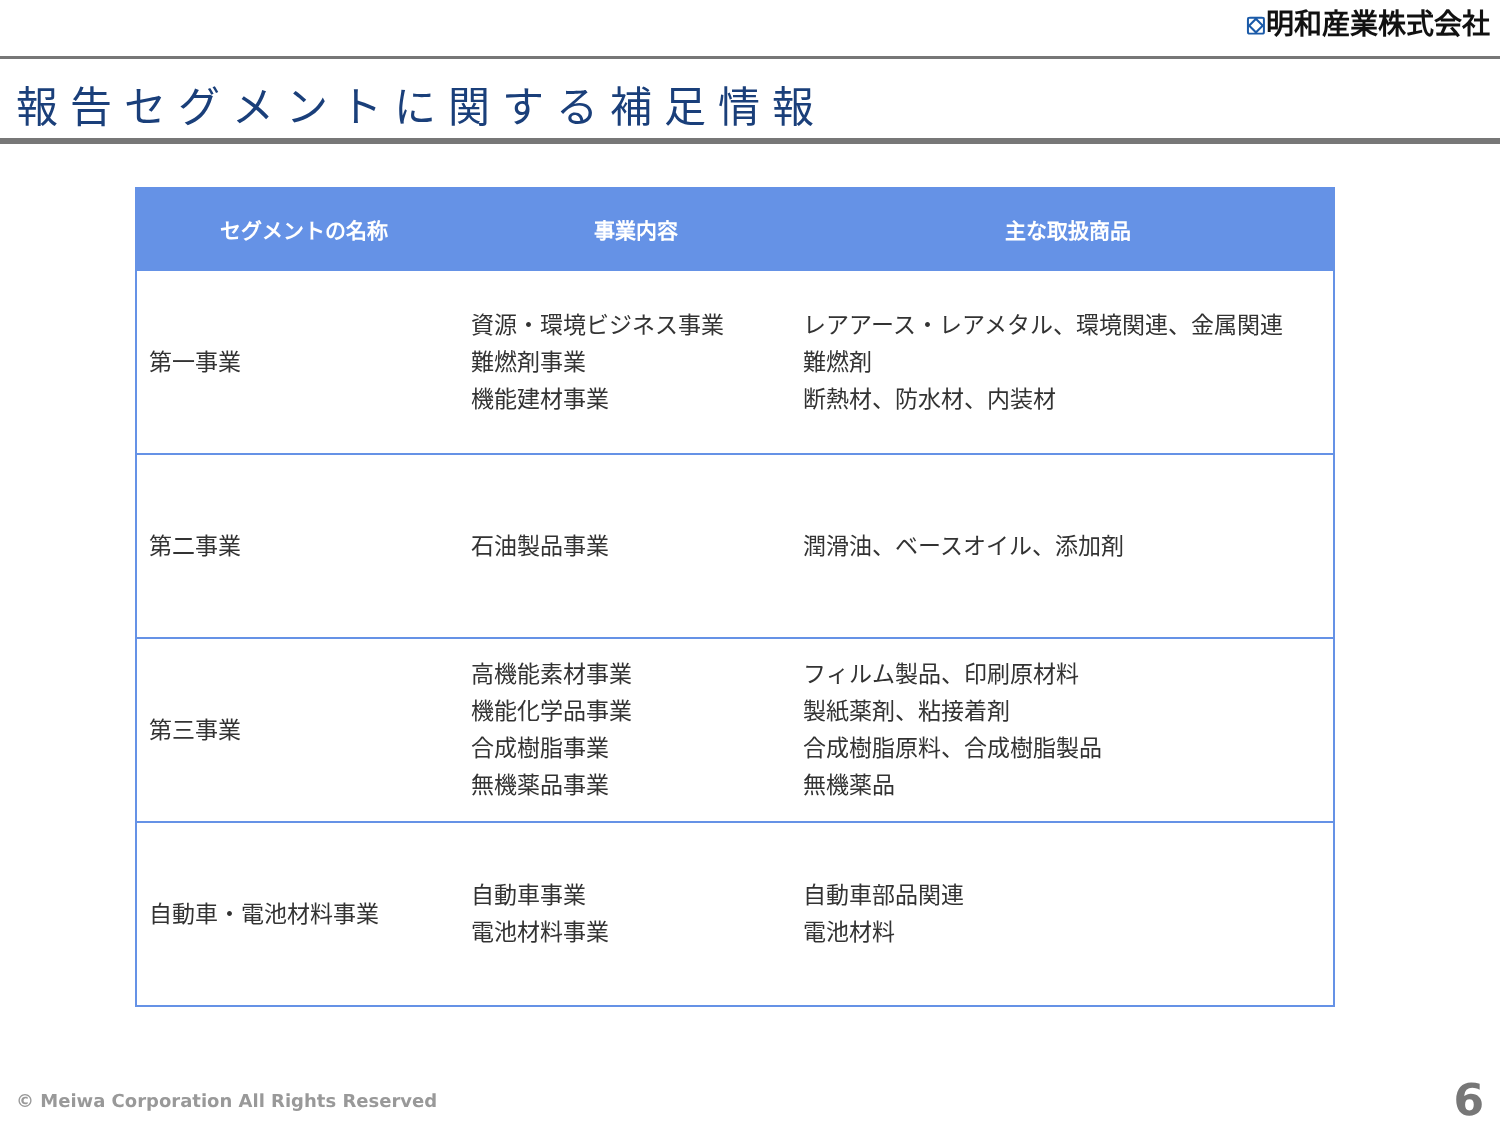⛋明和産業株式会社
報告セグメントに関する補足情報
| セグメントの名称 | 事業内容 | 主な取扱商品 |
| --- | --- | --- |
| 第一事業 | 資源・環境ビジネス事業 難燃剤事業 機能建材事業 | レアアース・レアメタル、環境関連、金属関連 難燃剤 断熱材、防水材、内装材 |
| 第二事業 | 石油製品事業 | 潤滑油、ベースオイル、添加剤 |
| 第三事業 | 高機能素材事業 機能化学品事業 合成樹脂事業 無機薬品事業 | フィルム製品、印刷原材料 製紙薬剤、粘接着剤 合成樹脂原料、合成樹脂製品 無機薬品 |
| 自動車・電池材料事業 | 自動車事業 電池材料事業 | 自動車部品関連 電池材料 |
© Meiwa Corporation All Rights Reserved
6